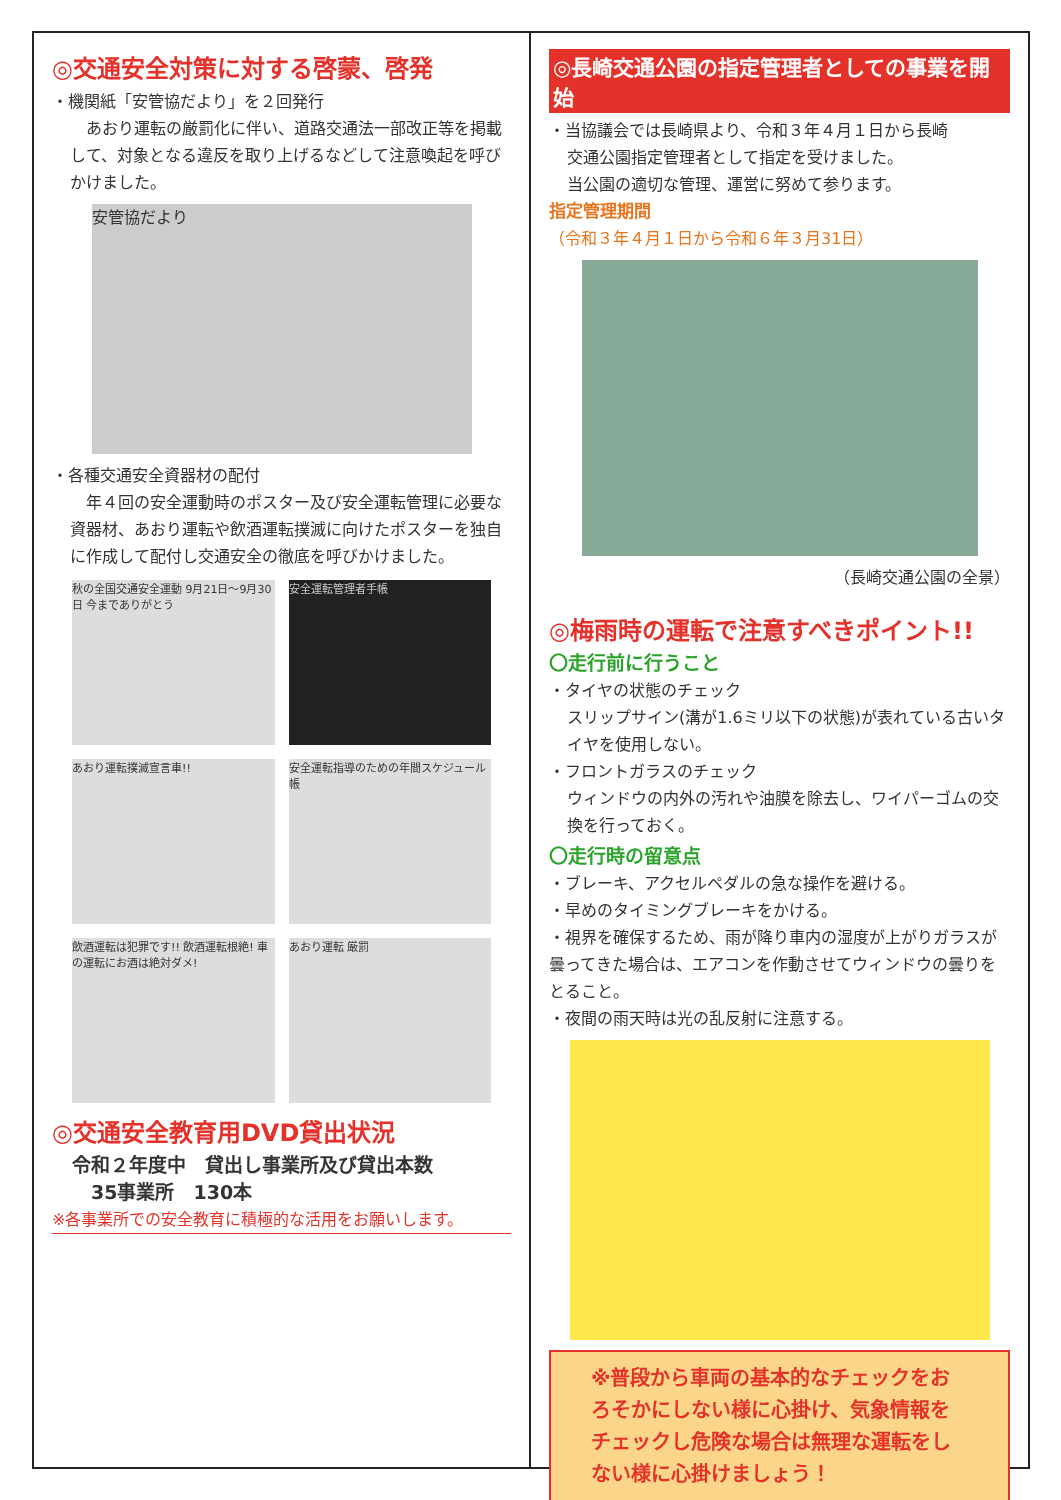◎交通安全対策に対する啓蒙、啓発
・機関紙「安管協だより」を２回発行
　あおり運転の厳罰化に伴い、道路交通法一部改正等を掲載して、対象となる違反を取り上げるなどして注意喚起を呼びかけました。
安管協だより
・各種交通安全資器材の配付
　年４回の安全運動時のポスター及び安全運転管理に必要な資器材、あおり運転や飲酒運転撲滅に向けたポスターを独自に作成して配付し交通安全の徹底を呼びかけました。
秋の全国交通安全運動 9月21日～9月30日 今までありがとう
安全運転管理者手帳
あおり運転撲滅宣言車!!
安全運転指導のための年間スケジュール帳
飲酒運転は犯罪です!! 飲酒運転根絶! 車の運転にお酒は絶対ダメ!
あおり運転 厳罰
◎交通安全教育用DVD貸出状況
令和２年度中　貸出し事業所及び貸出本数
　35事業所　130本
※各事業所での安全教育に積極的な活用をお願いします。
◎長崎交通公園の指定管理者としての事業を開始
・当協議会では長崎県より、令和３年４月１日から長崎
交通公園指定管理者として指定を受けました。
当公園の適切な管理、運営に努めて参ります。
指定管理期間
（令和３年４月１日から令和６年３月31日）
（長崎交通公園の全景）
◎梅雨時の運転で注意すべきポイント!!
〇走行前に行うこと
・タイヤの状態のチェック
スリップサイン(溝が1.6ミリ以下の状態)が表れている古いタイヤを使用しない。
・フロントガラスのチェック
ウィンドウの内外の汚れや油膜を除去し、ワイパーゴムの交換を行っておく。
〇走行時の留意点
・ブレーキ、アクセルペダルの急な操作を避ける。
・早めのタイミングブレーキをかける。
・視界を確保するため、雨が降り車内の湿度が上がりガラスが曇ってきた場合は、エアコンを作動させてウィンドウの曇りをとること。
・夜間の雨天時は光の乱反射に注意する。
※普段から車両の基本的なチェックをおろそかにしない様に心掛け、気象情報をチェックし危険な場合は無理な運転をしない様に心掛けましょう！